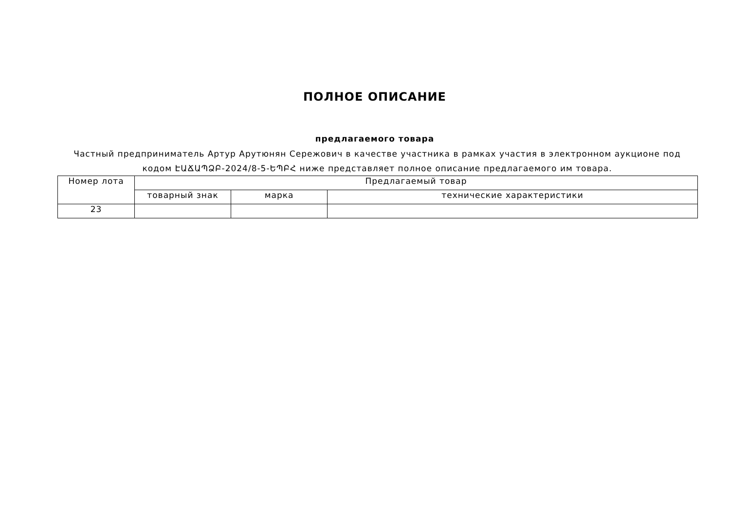ПОЛНОЕ ОПИСАНИЕ
предлагаемого товара
Частный предприниматель Артур Арутюнян Сережович в качестве участника в рамках участия в электронном аукционе под кодом ԷԱՃԱՊՁԲ-2024/8-5-ԵՊԲՀ ниже представляет полное описание предлагаемого им товара.
| Номер лота | Предлагаемый товар | | |
| --- | --- | --- | --- |
| | товарный знак | марка | технические характеристики |
| 23 | | | |